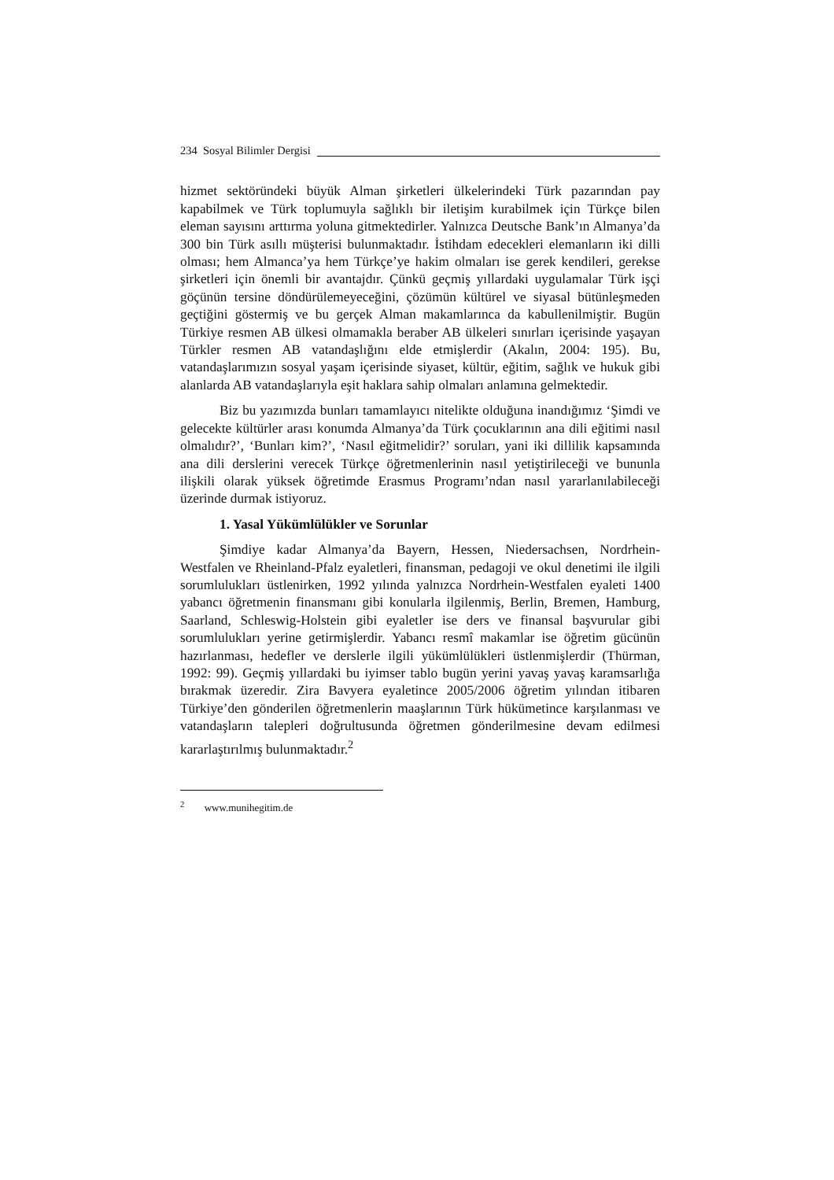234 Sosyal Bilimler Dergisi
hizmet sektöründeki büyük Alman şirketleri ülkelerindeki Türk pazarından pay kapabilmek ve Türk toplumuyla sağlıklı bir iletişim kurabilmek için Türkçe bilen eleman sayısını arttırma yoluna gitmektedirler. Yalnızca Deutsche Bank’ın Almanya’da 300 bin Türk asıllı müşterisi bulunmaktadır. İstihdam edecekleri elemanların iki dilli olması; hem Almanca’ya hem Türkçe’ye hakim olmaları ise gerek kendileri, gerekse şirketleri için önemli bir avantajdır. Çünkü geçmiş yıllardaki uygulamalar Türk işçi göçünün tersine döndürülemeyeceğini, çözümün kültürel ve siyasal bütünleşmeden geçtiğini göstermiş ve bu gerçek Alman makamlarınca da kabullenilmiştir. Bugün Türkiye resmen AB ülkesi olmamakla beraber AB ülkeleri sınırları içerisinde yaşayan Türkler resmen AB vatandaşlığını elde etmişlerdir (Akalın, 2004: 195). Bu, vatandaşlarımızın sosyal yaşam içerisinde siyaset, kültür, eğitim, sağlık ve hukuk gibi alanlarda AB vatandaşlarıyla eşit haklara sahip olmaları anlamına gelmektedir.
Biz bu yazımızda bunları tamamlayıcı nitelikte olduğuna inandığımız ‘Şimdi ve gelecekte kültürler arası konumda Almanya’da Türk çocuklarının ana dili eğitimi nasıl olmalıdır?’, ‘Bunları kim?’, ‘Nasıl eğitmelidir?’ soruları, yani iki dillilik kapsamında ana dili derslerini verecek Türkçe öğretmenlerinin nasıl yetiştirileceği ve bununla ilişkili olarak yüksek öğretimde Erasmus Programı’ndan nasıl yararlanılabileceği üzerinde durmak istiyoruz.
1. Yasal Yükümlülükler ve Sorunlar
Şimdiye kadar Almanya’da Bayern, Hessen, Niedersachsen, Nordrhein-Westfalen ve Rheinland-Pfalz eyaletleri, finansman, pedagoji ve okul denetimi ile ilgili sorumlulukları üstlenirken, 1992 yılında yalnızca Nordrhein-Westfalen eyaleti 1400 yabancı öğretmenin finansmanı gibi konularla ilgilenmiş, Berlin, Bremen, Hamburg, Saarland, Schleswig-Holstein gibi eyaletler ise ders ve finansal başvurular gibi sorumlulukları yerine getirmişlerdir. Yabancı resmî makamlar ise öğretim gücünün hazırlanması, hedefler ve derslerle ilgili yükümlülükleri üstlenmişlerdir (Thürman, 1992: 99). Geçmiş yıllardaki bu iyimser tablo bugün yerini yavaş yavaş karamsarlığa bırakmak üzeredir. Zira Bavyera eyaletince 2005/2006 öğretim yılından itibaren Türkiye’den gönderilen öğretmenlerin maaşlarının Türk hükümetince karşılanması ve vatandaşların talepleri doğrultusunda öğretmen gönderilmesine devam edilmesi kararlaştırılmış bulunmaktadır.<sup>2</sup>
<sup>2</sup> www.munihegitim.de